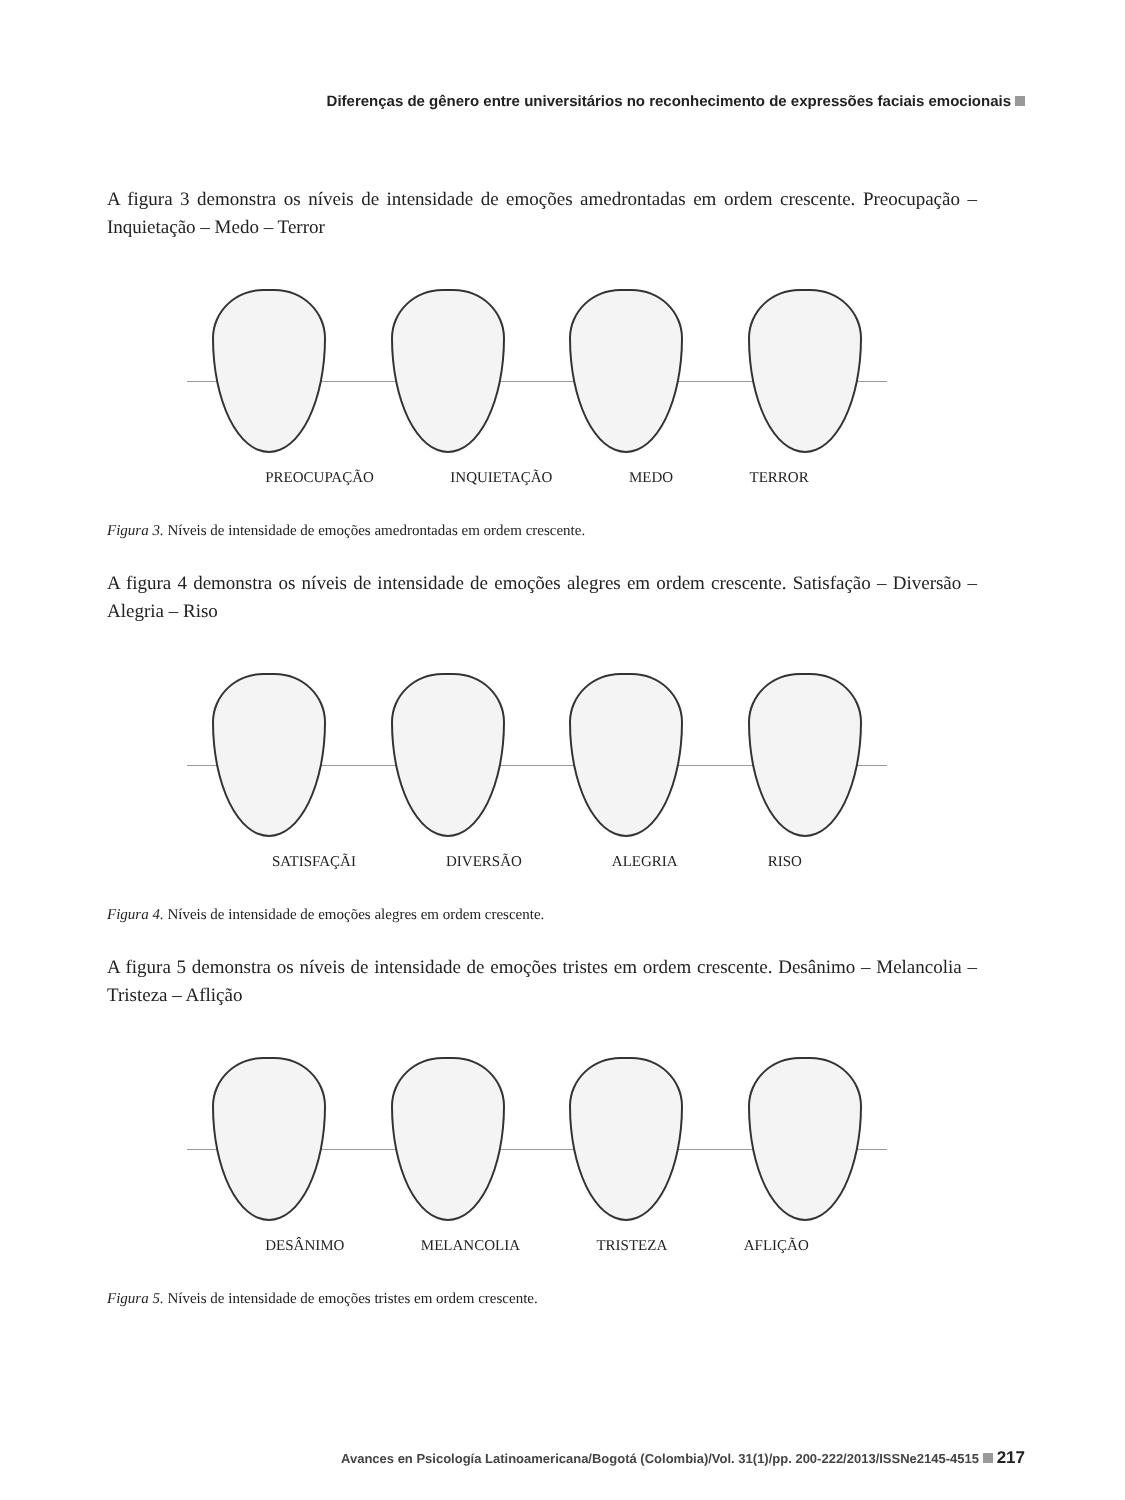Diferenças de gênero entre universitários no reconhecimento de expressões faciais emocionais
A figura 3 demonstra os níveis de intensidade de emoções amedrontadas em ordem crescente. Preocupação – Inquietação – Medo – Terror
PREOCUPAÇÃO INQUIETAÇÃO MEDO TERROR
Figura 3. Níveis de intensidade de emoções amedrontadas em ordem crescente.
A figura 4 demonstra os níveis de intensidade de emoções alegres em ordem crescente. Satisfação – Diversão – Alegria – Riso
SATISFAÇÃI DIVERSÃO ALEGRIA RISO
Figura 4. Níveis de intensidade de emoções alegres em ordem crescente.
A figura 5 demonstra os níveis de intensidade de emoções tristes em ordem crescente. Desânimo – Melancolia – Tristeza – Aflição
DESÂNIMO MELANCOLIA TRISTEZA AFLIÇÃO
Figura 5. Níveis de intensidade de emoções tristes em ordem crescente.
Avances en Psicología Latinoamericana/Bogotá (Colombia)/Vol. 31(1)/pp. 200-222/2013/ISSNe2145-4515 217